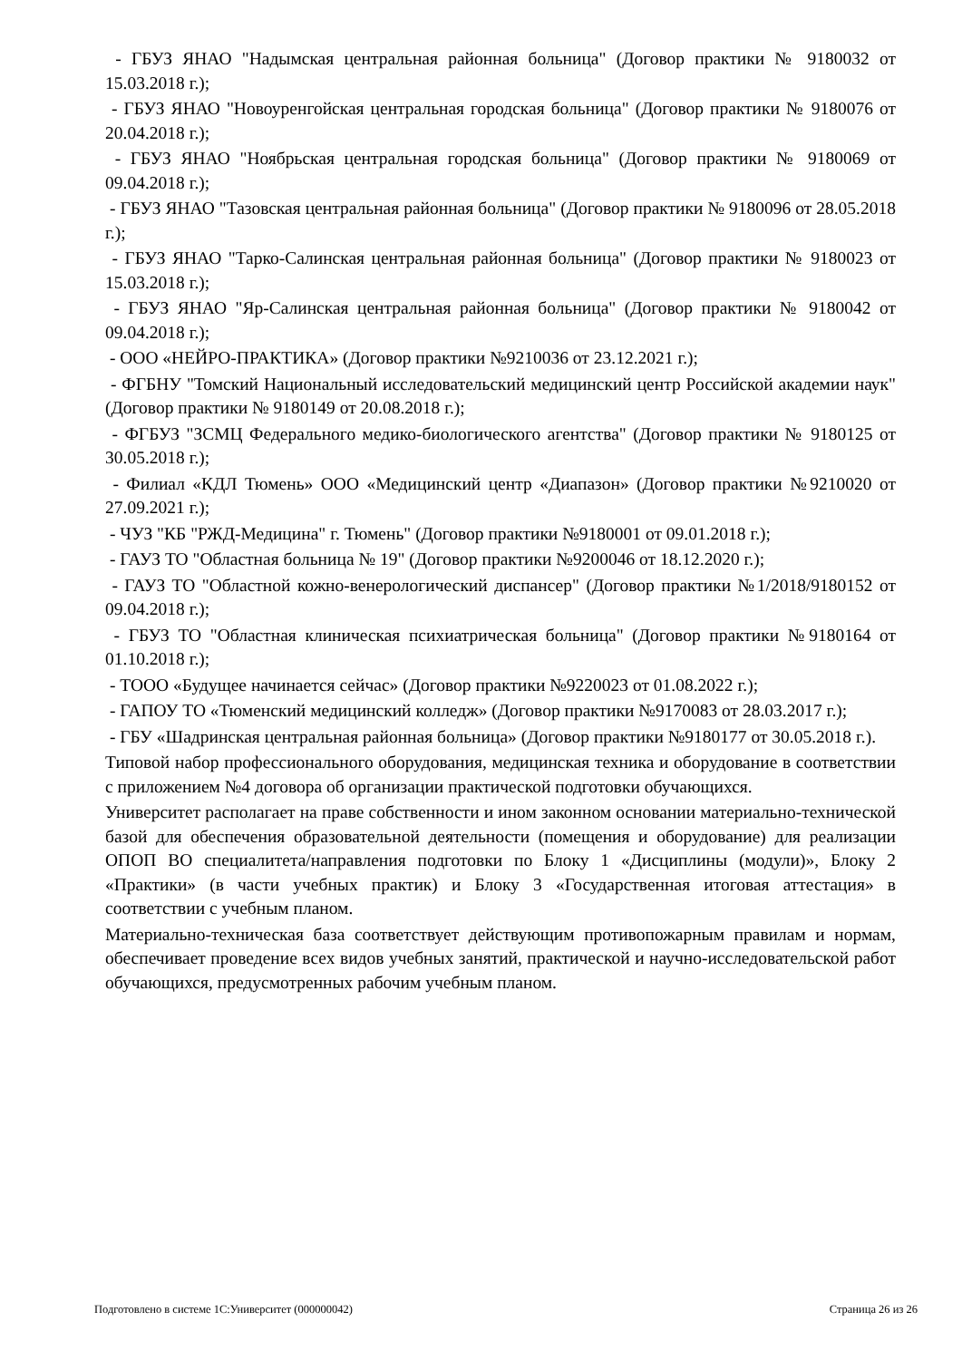- ГБУЗ ЯНАО "Надымская центральная районная больница" (Договор практики № 9180032 от 15.03.2018 г.);
- ГБУЗ ЯНАО "Новоуренгойская центральная городская больница" (Договор практики № 9180076 от 20.04.2018 г.);
- ГБУЗ ЯНАО "Ноябрьская центральная городская больница" (Договор практики № 9180069 от 09.04.2018 г.);
- ГБУЗ ЯНАО "Тазовская центральная районная больница" (Договор практики № 9180096 от 28.05.2018 г.);
- ГБУЗ ЯНАО "Тарко-Салинская центральная районная больница" (Договор практики № 9180023 от 15.03.2018 г.);
- ГБУЗ ЯНАО "Яр-Салинская центральная районная больница" (Договор практики № 9180042 от 09.04.2018 г.);
- ООО «НЕЙРО-ПРАКТИКА» (Договор практики №9210036 от 23.12.2021 г.);
- ФГБНУ "Томский Национальный исследовательский медицинский центр Российской академии наук" (Договор практики № 9180149 от 20.08.2018 г.);
- ФГБУЗ "ЗСМЦ Федерального медико-биологического агентства" (Договор практики № 9180125 от 30.05.2018 г.);
- Филиал «КДЛ Тюмень» ООО «Медицинский центр «Диапазон» (Договор практики №9210020 от 27.09.2021 г.);
- ЧУЗ "КБ "РЖД-Медицина" г. Тюмень" (Договор практики №9180001 от 09.01.2018 г.);
- ГАУЗ ТО "Областная больница № 19" (Договор практики №9200046 от 18.12.2020 г.);
- ГАУЗ ТО "Областной кожно-венерологический диспансер" (Договор практики №1/2018/9180152 от 09.04.2018 г.);
- ГБУЗ ТО "Областная клиническая психиатрическая больница" (Договор практики №9180164 от 01.10.2018 г.);
- ТООО «Будущее начинается сейчас» (Договор практики №9220023 от 01.08.2022 г.);
- ГАПОУ ТО «Тюменский медицинский колледж» (Договор практики №9170083 от 28.03.2017 г.);
- ГБУ «Шадринская центральная районная больница» (Договор практики №9180177 от 30.05.2018 г.).
Типовой набор профессионального оборудования, медицинская техника и оборудование в соответствии с приложением №4 договора об организации практической подготовки обучающихся.
Университет располагает на праве собственности и ином законном основании материально-технической базой для обеспечения образовательной деятельности (помещения и оборудование) для реализации ОПОП ВО специалитета/направления подготовки по Блоку 1 «Дисциплины (модули)», Блоку 2 «Практики» (в части учебных практик) и Блоку 3 «Государственная итоговая аттестация» в соответствии с учебным планом.
Материально-техническая база соответствует действующим противопожарным правилам и нормам, обеспечивает проведение всех видов учебных занятий, практической и научно-исследовательской работ обучающихся, предусмотренных рабочим учебным планом.
Подготовлено в системе 1С:Университет (000000042) Страница 26 из 26